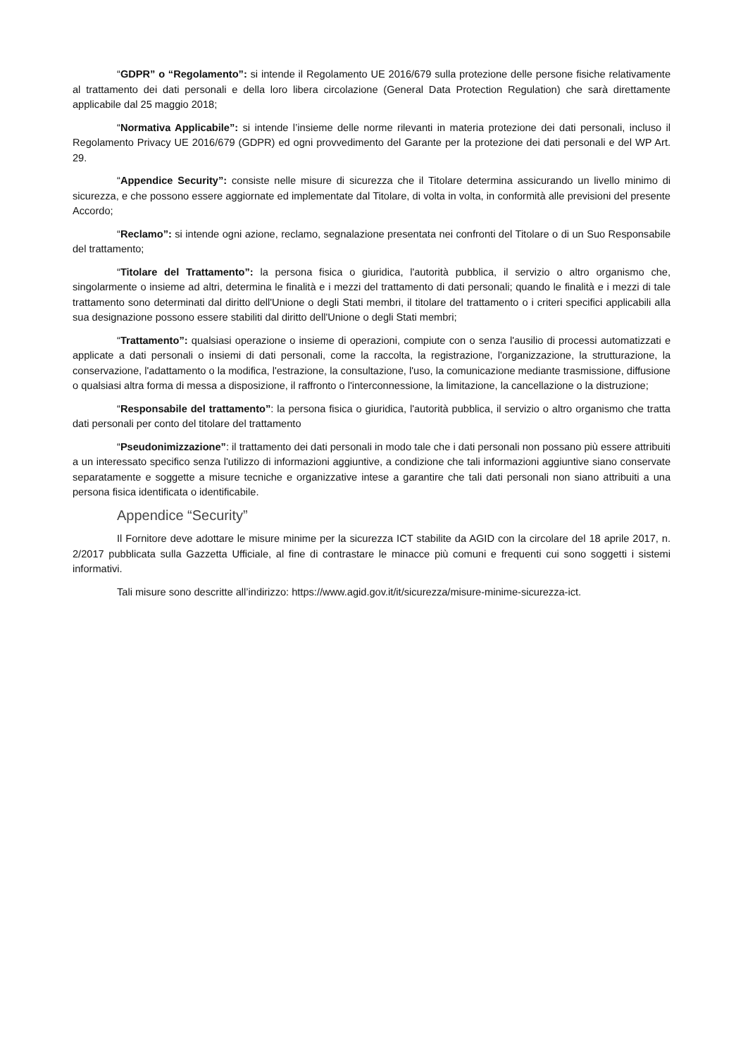“GDPR” o “Regolamento”: si intende il Regolamento UE 2016/679 sulla protezione delle persone fisiche relativamente al trattamento dei dati personali e della loro libera circolazione (General Data Protection Regulation) che sarà direttamente applicabile dal 25 maggio 2018;
“Normativa Applicabile”: si intende l’insieme delle norme rilevanti in materia protezione dei dati personali, incluso il Regolamento Privacy UE 2016/679 (GDPR) ed ogni provvedimento del Garante per la protezione dei dati personali e del WP Art. 29.
“Appendice Security”: consiste nelle misure di sicurezza che il Titolare determina assicurando un livello minimo di sicurezza, e che possono essere aggiornate ed implementate dal Titolare, di volta in volta, in conformità alle previsioni del presente Accordo;
“Reclamo”: si intende ogni azione, reclamo, segnalazione presentata nei confronti del Titolare o di un Suo Responsabile del trattamento;
“Titolare del Trattamento”: la persona fisica o giuridica, l'autorità pubblica, il servizio o altro organismo che, singolarmente o insieme ad altri, determina le finalità e i mezzi del trattamento di dati personali; quando le finalità e i mezzi di tale trattamento sono determinati dal diritto dell'Unione o degli Stati membri, il titolare del trattamento o i criteri specifici applicabili alla sua designazione possono essere stabiliti dal diritto dell'Unione o degli Stati membri;
“Trattamento”: qualsiasi operazione o insieme di operazioni, compiute con o senza l'ausilio di processi automatizzati e applicate a dati personali o insiemi di dati personali, come la raccolta, la registrazione, l'organizzazione, la strutturazione, la conservazione, l'adattamento o la modifica, l'estrazione, la consultazione, l'uso, la comunicazione mediante trasmissione, diffusione o qualsiasi altra forma di messa a disposizione, il raffronto o l'interconnessione, la limitazione, la cancellazione o la distruzione;
“Responsabile del trattamento”: la persona fisica o giuridica, l'autorità pubblica, il servizio o altro organismo che tratta dati personali per conto del titolare del trattamento
“Pseudonimizzazione”: il trattamento dei dati personali in modo tale che i dati personali non possano più essere attribuiti a un interessato specifico senza l'utilizzo di informazioni aggiuntive, a condizione che tali informazioni aggiuntive siano conservate separatamente e soggette a misure tecniche e organizzative intese a garantire che tali dati personali non siano attribuiti a una persona fisica identificata o identificabile.
Appendice “Security”
Il Fornitore deve adottare le misure minime per la sicurezza ICT stabilite da AGID con la circolare del 18 aprile 2017, n. 2/2017 pubblicata sulla Gazzetta Ufficiale, al fine di contrastare le minacce più comuni e frequenti cui sono soggetti i sistemi informativi.
Tali misure sono descritte all’indirizzo: https://www.agid.gov.it/it/sicurezza/misure-minime-sicurezza-ict.